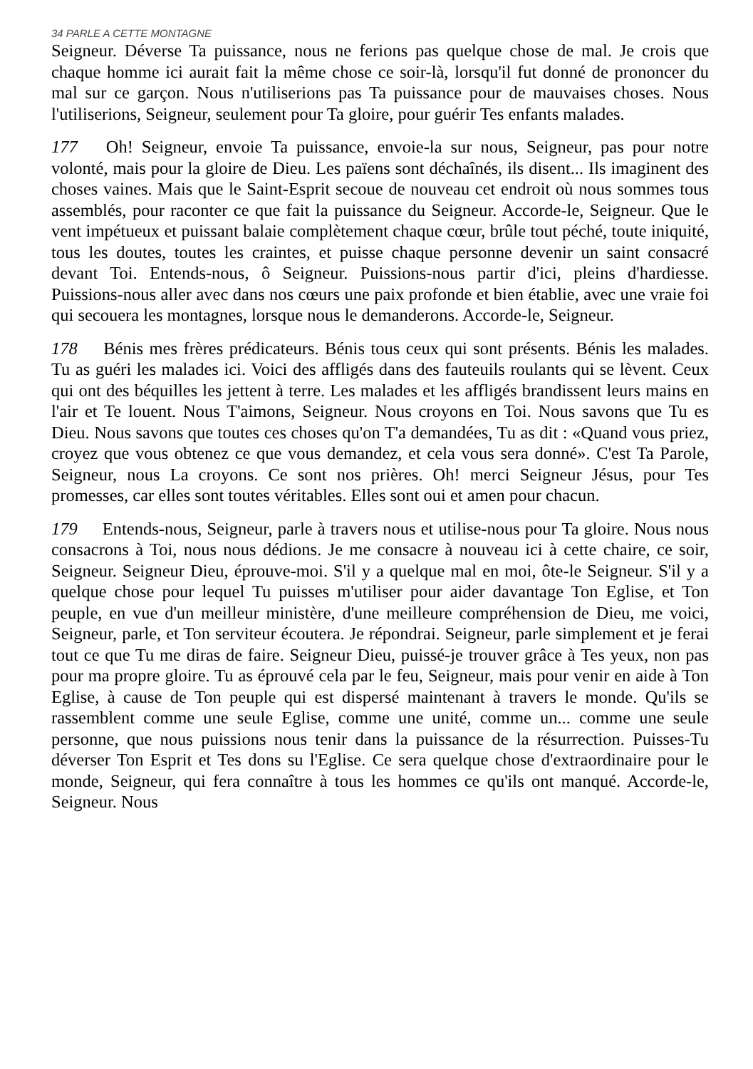34 PARLE A CETTE MONTAGNE
Seigneur. Déverse Ta puissance, nous ne ferions pas quelque chose de mal. Je crois que chaque homme ici aurait fait la même chose ce soir-là, lorsqu'il fut donné de prononcer du mal sur ce garçon. Nous n'utiliserions pas Ta puissance pour de mauvaises choses. Nous l'utiliserions, Seigneur, seulement pour Ta gloire, pour guérir Tes enfants malades.
177 Oh! Seigneur, envoie Ta puissance, envoie-la sur nous, Seigneur, pas pour notre volonté, mais pour la gloire de Dieu. Les païens sont déchaînés, ils disent... Ils imaginent des choses vaines. Mais que le Saint-Esprit secoue de nouveau cet endroit où nous sommes tous assemblés, pour raconter ce que fait la puissance du Seigneur. Accorde-le, Seigneur. Que le vent impétueux et puissant balaie complètement chaque cœur, brûle tout péché, toute iniquité, tous les doutes, toutes les craintes, et puisse chaque personne devenir un saint consacré devant Toi. Entends-nous, ô Seigneur. Puissions-nous partir d'ici, pleins d'hardiesse. Puissions-nous aller avec dans nos cœurs une paix profonde et bien établie, avec une vraie foi qui secouera les montagnes, lorsque nous le demanderons. Accorde-le, Seigneur.
178 Bénis mes frères prédicateurs. Bénis tous ceux qui sont présents. Bénis les malades. Tu as guéri les malades ici. Voici des affligés dans des fauteuils roulants qui se lèvent. Ceux qui ont des béquilles les jettent à terre. Les malades et les affligés brandissent leurs mains en l'air et Te louent. Nous T'aimons, Seigneur. Nous croyons en Toi. Nous savons que Tu es Dieu. Nous savons que toutes ces choses qu'on T'a demandées, Tu as dit : «Quand vous priez, croyez que vous obtenez ce que vous demandez, et cela vous sera donné». C'est Ta Parole, Seigneur, nous La croyons. Ce sont nos prières. Oh! merci Seigneur Jésus, pour Tes promesses, car elles sont toutes véritables. Elles sont oui et amen pour chacun.
179 Entends-nous, Seigneur, parle à travers nous et utilise-nous pour Ta gloire. Nous nous consacrons à Toi, nous nous dédions. Je me consacre à nouveau ici à cette chaire, ce soir, Seigneur. Seigneur Dieu, éprouve-moi. S'il y a quelque mal en moi, ôte-le Seigneur. S'il y a quelque chose pour lequel Tu puisses m'utiliser pour aider davantage Ton Eglise, et Ton peuple, en vue d'un meilleur ministère, d'une meilleure compréhension de Dieu, me voici, Seigneur, parle, et Ton serviteur écoutera. Je répondrai. Seigneur, parle simplement et je ferai tout ce que Tu me diras de faire. Seigneur Dieu, puissé-je trouver grâce à Tes yeux, non pas pour ma propre gloire. Tu as éprouvé cela par le feu, Seigneur, mais pour venir en aide à Ton Eglise, à cause de Ton peuple qui est dispersé maintenant à travers le monde. Qu'ils se rassemblent comme une seule Eglise, comme une unité, comme un... comme une seule personne, que nous puissions nous tenir dans la puissance de la résurrection. Puisses-Tu déverser Ton Esprit et Tes dons su l'Eglise. Ce sera quelque chose d'extraordinaire pour le monde, Seigneur, qui fera connaître à tous les hommes ce qu'ils ont manqué. Accorde-le, Seigneur. Nous